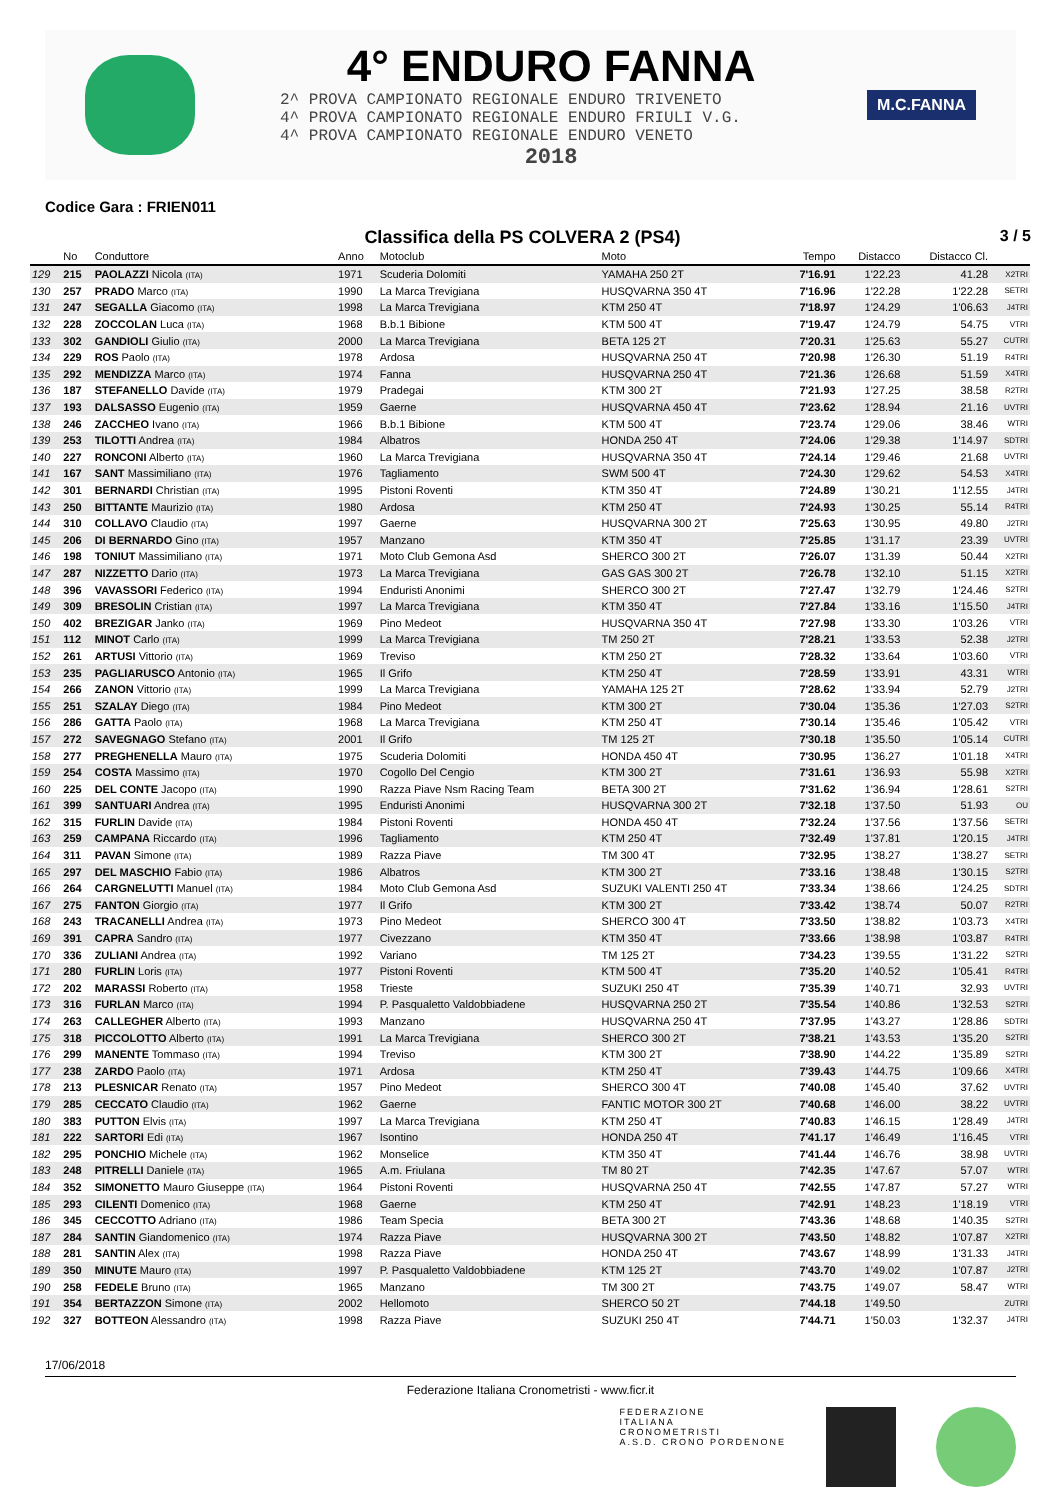4° ENDURO FANNA
2^ PROVA CAMPIONATO REGIONALE ENDURO TRIVENETO
4^ PROVA CAMPIONATO REGIONALE ENDURO FRIULI V.G.
4^ PROVA CAMPIONATO REGIONALE ENDURO VENETO
2018
M.C.FANNA
Codice Gara : FRIEN011
Classifica della PS COLVERA 2 (PS4)
3 / 5
| | No | Conduttore | Anno | Motoclub | Moto | Tempo | Distacco | Distacco Cl. | |
| --- | --- | --- | --- | --- | --- | --- | --- | --- | --- |
| 129 | 215 | PAOLAZZI Nicola (ITA) | 1971 | Scuderia Dolomiti | YAMAHA 250 2T | 7'16.91 | 1'22.23 | 41.28 | X2TRI |
| 130 | 257 | PRADO Marco (ITA) | 1990 | La Marca Trevigiana | HUSQVARNA 350 4T | 7'16.96 | 1'22.28 | 1'22.28 | SETRI |
| 131 | 247 | SEGALLA Giacomo (ITA) | 1998 | La Marca Trevigiana | KTM 250 4T | 7'18.97 | 1'24.29 | 1'06.63 | J4TRI |
| 132 | 228 | ZOCCOLAN Luca (ITA) | 1968 | B.b.1 Bibione | KTM 500 4T | 7'19.47 | 1'24.79 | 54.75 | VTRI |
| 133 | 302 | GANDIOLI Giulio (ITA) | 2000 | La Marca Trevigiana | BETA 125 2T | 7'20.31 | 1'25.63 | 55.27 | CUTRI |
| 134 | 229 | ROS Paolo (ITA) | 1978 | Ardosa | HUSQVARNA 250 4T | 7'20.98 | 1'26.30 | 51.19 | R4TRI |
| 135 | 292 | MENDIZZA Marco (ITA) | 1974 | Fanna | HUSQVARNA 250 4T | 7'21.36 | 1'26.68 | 51.59 | X4TRI |
| 136 | 187 | STEFANELLO Davide (ITA) | 1979 | Pradegai | KTM 300 2T | 7'21.93 | 1'27.25 | 38.58 | R2TRI |
| 137 | 193 | DALSASSO Eugenio (ITA) | 1959 | Gaerne | HUSQVARNA 450 4T | 7'23.62 | 1'28.94 | 21.16 | UVTRI |
| 138 | 246 | ZACCHEO Ivano (ITA) | 1966 | B.b.1 Bibione | KTM 500 4T | 7'23.74 | 1'29.06 | 38.46 | WTRI |
| 139 | 253 | TILOTTI Andrea (ITA) | 1984 | Albatros | HONDA 250 4T | 7'24.06 | 1'29.38 | 1'14.97 | SDTRI |
| 140 | 227 | RONCONI Alberto (ITA) | 1960 | La Marca Trevigiana | HUSQVARNA 350 4T | 7'24.14 | 1'29.46 | 21.68 | UVTRI |
| 141 | 167 | SANT Massimiliano (ITA) | 1976 | Tagliamento | SWM 500 4T | 7'24.30 | 1'29.62 | 54.53 | X4TRI |
| 142 | 301 | BERNARDI Christian (ITA) | 1995 | Pistoni Roventi | KTM 350 4T | 7'24.89 | 1'30.21 | 1'12.55 | J4TRI |
| 143 | 250 | BITTANTE Maurizio (ITA) | 1980 | Ardosa | KTM 250 4T | 7'24.93 | 1'30.25 | 55.14 | R4TRI |
| 144 | 310 | COLLAVO Claudio (ITA) | 1997 | Gaerne | HUSQVARNA 300 2T | 7'25.63 | 1'30.95 | 49.80 | J2TRI |
| 145 | 206 | DI BERNARDO Gino (ITA) | 1957 | Manzano | KTM 350 4T | 7'25.85 | 1'31.17 | 23.39 | UVTRI |
| 146 | 198 | TONIUT Massimiliano (ITA) | 1971 | Moto Club Gemona Asd | SHERCO 300 2T | 7'26.07 | 1'31.39 | 50.44 | X2TRI |
| 147 | 287 | NIZZETTO Dario (ITA) | 1973 | La Marca Trevigiana | GAS GAS 300 2T | 7'26.78 | 1'32.10 | 51.15 | X2TRI |
| 148 | 396 | VAVASSORI Federico (ITA) | 1994 | Enduristi Anonimi | SHERCO 300 2T | 7'27.47 | 1'32.79 | 1'24.46 | S2TRI |
| 149 | 309 | BRESOLIN Cristian (ITA) | 1997 | La Marca Trevigiana | KTM 350 4T | 7'27.84 | 1'33.16 | 1'15.50 | J4TRI |
| 150 | 402 | BREZIGAR Janko (ITA) | 1969 | Pino Medeot | HUSQVARNA 350 4T | 7'27.98 | 1'33.30 | 1'03.26 | VTRI |
| 151 | 112 | MINOT Carlo (ITA) | 1999 | La Marca Trevigiana | TM 250 2T | 7'28.21 | 1'33.53 | 52.38 | J2TRI |
| 152 | 261 | ARTUSI Vittorio (ITA) | 1969 | Treviso | KTM 250 2T | 7'28.32 | 1'33.64 | 1'03.60 | VTRI |
| 153 | 235 | PAGLIARUSCO Antonio (ITA) | 1965 | Il Grifo | KTM 250 4T | 7'28.59 | 1'33.91 | 43.31 | WTRI |
| 154 | 266 | ZANON Vittorio (ITA) | 1999 | La Marca Trevigiana | YAMAHA 125 2T | 7'28.62 | 1'33.94 | 52.79 | J2TRI |
| 155 | 251 | SZALAY Diego (ITA) | 1984 | Pino Medeot | KTM 300 2T | 7'30.04 | 1'35.36 | 1'27.03 | S2TRI |
| 156 | 286 | GATTA Paolo (ITA) | 1968 | La Marca Trevigiana | KTM 250 4T | 7'30.14 | 1'35.46 | 1'05.42 | VTRI |
| 157 | 272 | SAVEGNAGO Stefano (ITA) | 2001 | Il Grifo | TM 125 2T | 7'30.18 | 1'35.50 | 1'05.14 | CUTRI |
| 158 | 277 | PREGHENELLA Mauro (ITA) | 1975 | Scuderia Dolomiti | HONDA 450 4T | 7'30.95 | 1'36.27 | 1'01.18 | X4TRI |
| 159 | 254 | COSTA Massimo (ITA) | 1970 | Cogollo Del Cengio | KTM 300 2T | 7'31.61 | 1'36.93 | 55.98 | X2TRI |
| 160 | 225 | DEL CONTE Jacopo (ITA) | 1990 | Razza Piave Nsm Racing Team | BETA 300 2T | 7'31.62 | 1'36.94 | 1'28.61 | S2TRI |
| 161 | 399 | SANTUARI Andrea (ITA) | 1995 | Enduristi Anonimi | HUSQVARNA 300 2T | 7'32.18 | 1'37.50 | 51.93 | OU |
| 162 | 315 | FURLIN Davide (ITA) | 1984 | Pistoni Roventi | HONDA 450 4T | 7'32.24 | 1'37.56 | 1'37.56 | SETRI |
| 163 | 259 | CAMPANA Riccardo (ITA) | 1996 | Tagliamento | KTM 250 4T | 7'32.49 | 1'37.81 | 1'20.15 | J4TRI |
| 164 | 311 | PAVAN Simone (ITA) | 1989 | Razza Piave | TM 300 4T | 7'32.95 | 1'38.27 | 1'38.27 | SETRI |
| 165 | 297 | DEL MASCHIO Fabio (ITA) | 1986 | Albatros | KTM 300 2T | 7'33.16 | 1'38.48 | 1'30.15 | S2TRI |
| 166 | 264 | CARGNELUTTI Manuel (ITA) | 1984 | Moto Club Gemona Asd | SUZUKI VALENTI 250 4T | 7'33.34 | 1'38.66 | 1'24.25 | SDTRI |
| 167 | 275 | FANTON Giorgio (ITA) | 1977 | Il Grifo | KTM 300 2T | 7'33.42 | 1'38.74 | 50.07 | R2TRI |
| 168 | 243 | TRACANELLI Andrea (ITA) | 1973 | Pino Medeot | SHERCO 300 4T | 7'33.50 | 1'38.82 | 1'03.73 | X4TRI |
| 169 | 391 | CAPRA Sandro (ITA) | 1977 | Civezzano | KTM 350 4T | 7'33.66 | 1'38.98 | 1'03.87 | R4TRI |
| 170 | 336 | ZULIANI Andrea (ITA) | 1992 | Variano | TM 125 2T | 7'34.23 | 1'39.55 | 1'31.22 | S2TRI |
| 171 | 280 | FURLIN Loris (ITA) | 1977 | Pistoni Roventi | KTM 500 4T | 7'35.20 | 1'40.52 | 1'05.41 | R4TRI |
| 172 | 202 | MARASSI Roberto (ITA) | 1958 | Trieste | SUZUKI 250 4T | 7'35.39 | 1'40.71 | 32.93 | UVTRI |
| 173 | 316 | FURLAN Marco (ITA) | 1994 | P. Pasqualetto Valdobbiadene | HUSQVARNA 250 2T | 7'35.54 | 1'40.86 | 1'32.53 | S2TRI |
| 174 | 263 | CALLEGHER Alberto (ITA) | 1993 | Manzano | HUSQVARNA 250 4T | 7'37.95 | 1'43.27 | 1'28.86 | SDTRI |
| 175 | 318 | PICCOLOTTO Alberto (ITA) | 1991 | La Marca Trevigiana | SHERCO 300 2T | 7'38.21 | 1'43.53 | 1'35.20 | S2TRI |
| 176 | 299 | MANENTE Tommaso (ITA) | 1994 | Treviso | KTM 300 2T | 7'38.90 | 1'44.22 | 1'35.89 | S2TRI |
| 177 | 238 | ZARDO Paolo (ITA) | 1971 | Ardosa | KTM 250 4T | 7'39.43 | 1'44.75 | 1'09.66 | X4TRI |
| 178 | 213 | PLESNICAR Renato (ITA) | 1957 | Pino Medeot | SHERCO 300 4T | 7'40.08 | 1'45.40 | 37.62 | UVTRI |
| 179 | 285 | CECCATO Claudio (ITA) | 1962 | Gaerne | FANTIC MOTOR 300 2T | 7'40.68 | 1'46.00 | 38.22 | UVTRI |
| 180 | 383 | PUTTON Elvis (ITA) | 1997 | La Marca Trevigiana | KTM 250 4T | 7'40.83 | 1'46.15 | 1'28.49 | J4TRI |
| 181 | 222 | SARTORI Edi (ITA) | 1967 | Isontino | HONDA 250 4T | 7'41.17 | 1'46.49 | 1'16.45 | VTRI |
| 182 | 295 | PONCHIO Michele (ITA) | 1962 | Monselice | KTM 350 4T | 7'41.44 | 1'46.76 | 38.98 | UVTRI |
| 183 | 248 | PITRELLI Daniele (ITA) | 1965 | A.m. Friulana | TM 80 2T | 7'42.35 | 1'47.67 | 57.07 | WTRI |
| 184 | 352 | SIMONETTO Mauro Giuseppe (ITA) | 1964 | Pistoni Roventi | HUSQVARNA 250 4T | 7'42.55 | 1'47.87 | 57.27 | WTRI |
| 185 | 293 | CILENTI Domenico (ITA) | 1968 | Gaerne | KTM 250 4T | 7'42.91 | 1'48.23 | 1'18.19 | VTRI |
| 186 | 345 | CECCOTTO Adriano (ITA) | 1986 | Team Specia | BETA 300 2T | 7'43.36 | 1'48.68 | 1'40.35 | S2TRI |
| 187 | 284 | SANTIN Giandomenico (ITA) | 1974 | Razza Piave | HUSQVARNA 300 2T | 7'43.50 | 1'48.82 | 1'07.87 | X2TRI |
| 188 | 281 | SANTIN Alex (ITA) | 1998 | Razza Piave | HONDA 250 4T | 7'43.67 | 1'48.99 | 1'31.33 | J4TRI |
| 189 | 350 | MINUTE Mauro (ITA) | 1997 | P. Pasqualetto Valdobbiadene | KTM 125 2T | 7'43.70 | 1'49.02 | 1'07.87 | J2TRI |
| 190 | 258 | FEDELE Bruno (ITA) | 1965 | Manzano | TM 300 2T | 7'43.75 | 1'49.07 | 58.47 | WTRI |
| 191 | 354 | BERTAZZON Simone (ITA) | 2002 | Hellomoto | SHERCO 50 2T | 7'44.18 | 1'49.50 | | ZUTRI |
| 192 | 327 | BOTTEON Alessandro (ITA) | 1998 | Razza Piave | SUZUKI 250 4T | 7'44.71 | 1'50.03 | 1'32.37 | J4TRI |
17/06/2018
Federazione Italiana Cronometristi - www.ficr.it
FEDERAZIONE
ITALIANA
CRONOMETRISTI
A.S.D. CRONO PORDENONE